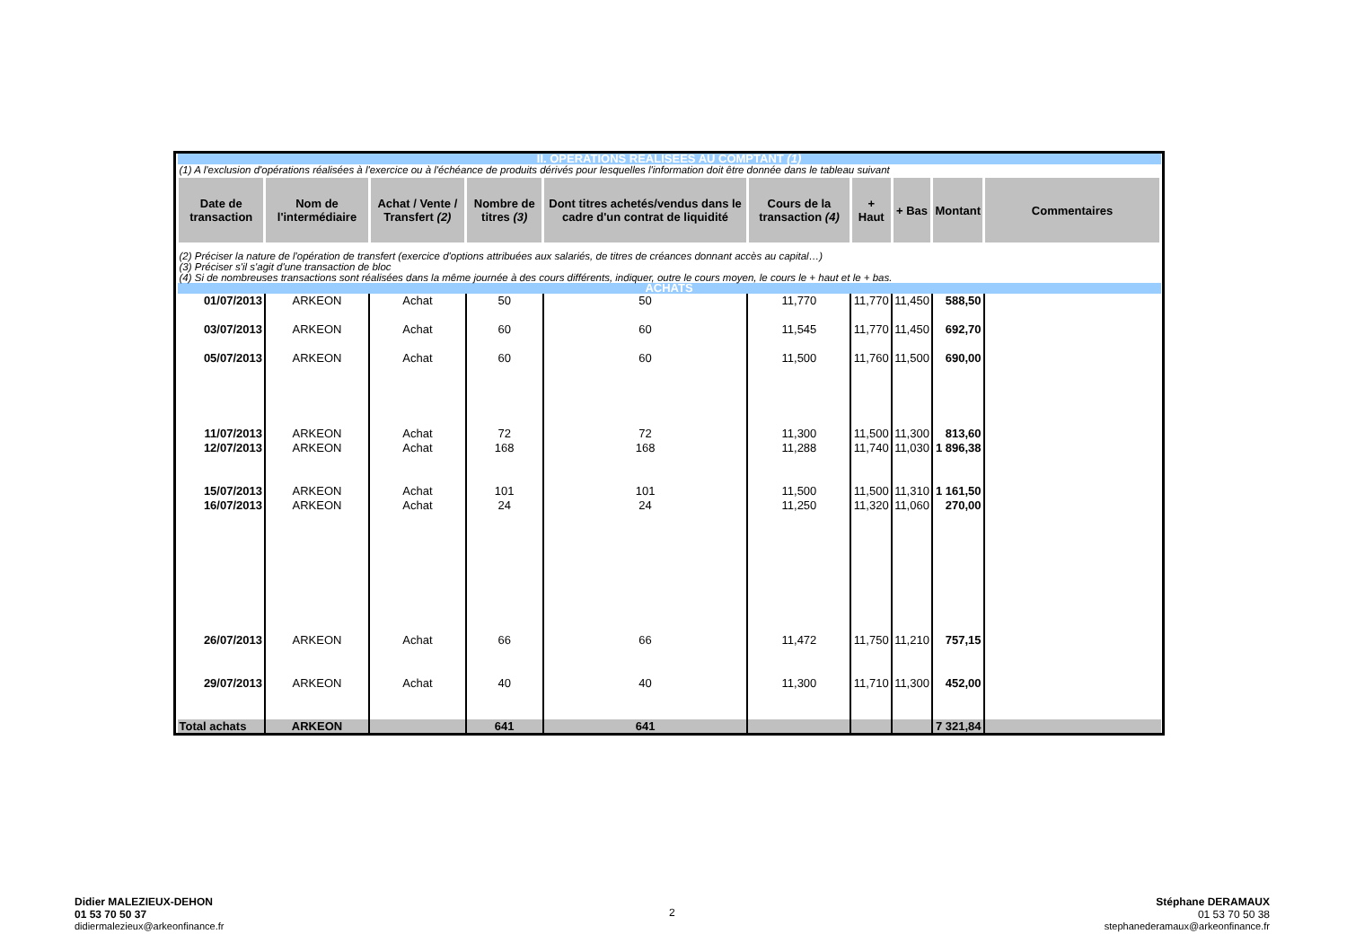| II. OPERATIONS REALISEES AU COMPTANT (1) | | | | | | | | | |
| (1) A l'exclusion d'opérations réalisées à l'exercice ou à l'échéance de produits dérivés pour lesquelles l'information doit être donnée dans le tableau suivant | | | | | | | | | |
| Date de transaction | Nom de l'intermédiaire | Achat / Vente / Transfert (2) | Nombre de titres (3) | Dont titres achetés/vendus dans le cadre d'un contrat de liquidité | Cours de la transaction (4) | + Haut | + Bas | Montant | Commentaires |
| (2) Préciser la nature de l'opération de transfert (exercice d'options attribuées aux salariés, de titres de créances donnant accès au capital…) (3) Préciser s'il s'agit d'une transaction de bloc (4) Si de nombreuses transactions sont réalisées dans la même journée à des cours différents, indiquer, outre le cours moyen, le cours le + haut et le + bas. | | | | | | | | | |
| ACHATS | | | | | | | | | |
| 01/07/2013 | ARKEON | Achat | 50 | 50 | 11,770 | 11,770 | 11,450 | 588,50 | |
| 03/07/2013 | ARKEON | Achat | 60 | 60 | 11,545 | 11,770 | 11,450 | 692,70 | |
| 05/07/2013 | ARKEON | Achat | 60 | 60 | 11,500 | 11,760 | 11,500 | 690,00 | |
| 11/07/2013 | ARKEON | Achat | 72 | 72 | 11,300 | 11,500 | 11,300 | 813,60 | |
| 12/07/2013 | ARKEON | Achat | 168 | 168 | 11,288 | 11,740 | 11,030 | 1 896,38 | |
| 15/07/2013 | ARKEON | Achat | 101 | 101 | 11,500 | 11,500 | 11,310 | 1 161,50 | |
| 16/07/2013 | ARKEON | Achat | 24 | 24 | 11,250 | 11,320 | 11,060 | 270,00 | |
| 26/07/2013 | ARKEON | Achat | 66 | 66 | 11,472 | 11,750 | 11,210 | 757,15 | |
| 29/07/2013 | ARKEON | Achat | 40 | 40 | 11,300 | 11,710 | 11,300 | 452,00 | |
| Total achats | ARKEON | | 641 | 641 | | | | 7 321,84 | |
Didier MALEZIEUX-DEHON
01 53 70 50 37
didiermalezieux@arkeonfinance.fr
2
Stéphane DERAMAUX
01 53 70 50 38
stephanederamaux@arkeonfinance.fr